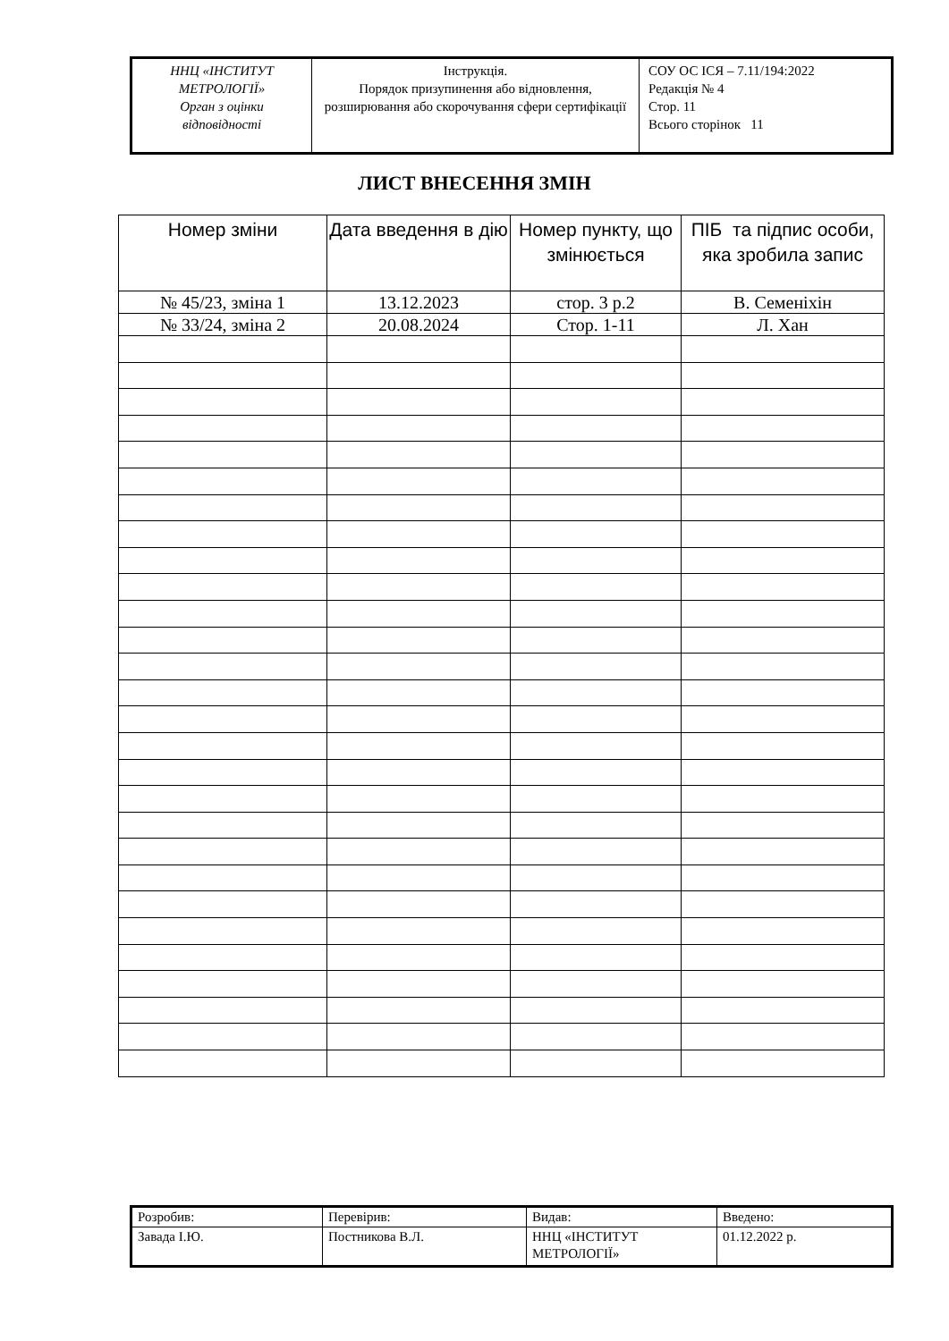| ННЦ «ІНСТИТУТ МЕТРОЛОГІЇ» Орган з оцінки відповідності | Інструкція. Порядок призупинення або відновлення, розширювання або скорочування сфери сертифікації | СОУ ОС ІСЯ – 7.11/194:2022 Редакція № 4 Стор. 11 Всього сторінок 11 |
ЛИСТ ВНЕСЕННЯ ЗМІН
| Номер зміни | Дата введення в дію | Номер пункту, що змінюється | ПІБ та підпис особи, яка зробила запис |
| --- | --- | --- | --- |
| № 45/23, зміна 1 | 13.12.2023 | стор. 3 р.2 | В. Семеніхін |
| № 33/24, зміна 2 | 20.08.2024 | Стор. 1-11 | Л. Хан |
| Розробив: | Перевірив: | Видав: | Введено: |
| Завада І.Ю. | Постникова В.Л. | ННЦ «ІНСТИТУТ МЕТРОЛОГІЇ» | 01.12.2022 р. |